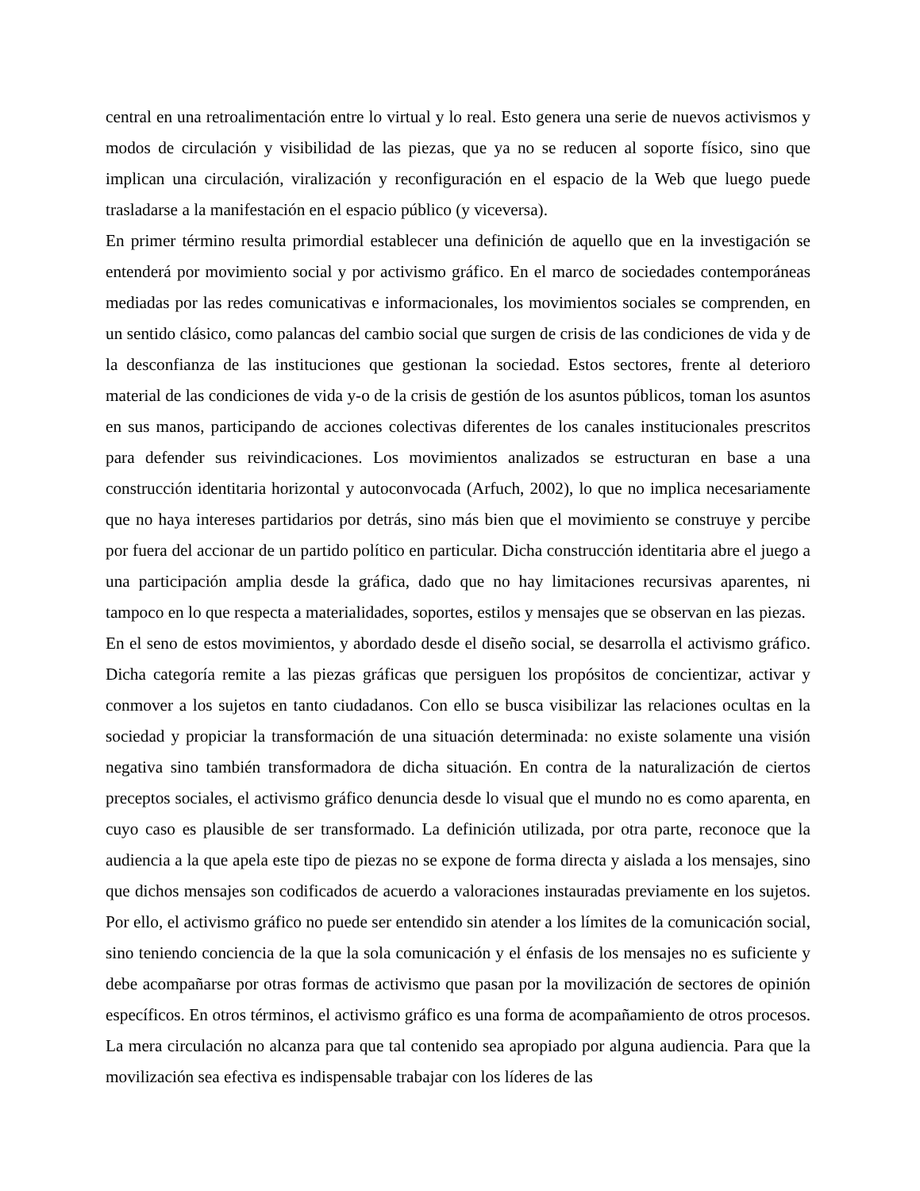central en una retroalimentación entre lo virtual y lo real. Esto genera una serie de nuevos activismos y modos de circulación y visibilidad de las piezas, que ya no se reducen al soporte físico, sino que implican una circulación, viralización y reconfiguración en el espacio de la Web que luego puede trasladarse a la manifestación en el espacio público (y viceversa).
En primer término resulta primordial establecer una definición de aquello que en la investigación se entenderá por movimiento social y por activismo gráfico. En el marco de sociedades contemporáneas mediadas por las redes comunicativas e informacionales, los movimientos sociales se comprenden, en un sentido clásico, como palancas del cambio social que surgen de crisis de las condiciones de vida y de la desconfianza de las instituciones que gestionan la sociedad. Estos sectores, frente al deterioro material de las condiciones de vida y-o de la crisis de gestión de los asuntos públicos, toman los asuntos en sus manos, participando de acciones colectivas diferentes de los canales institucionales prescritos para defender sus reivindicaciones. Los movimientos analizados se estructuran en base a una construcción identitaria horizontal y autoconvocada (Arfuch, 2002), lo que no implica necesariamente que no haya intereses partidarios por detrás, sino más bien que el movimiento se construye y percibe por fuera del accionar de un partido político en particular. Dicha construcción identitaria abre el juego a una participación amplia desde la gráfica, dado que no hay limitaciones recursivas aparentes, ni tampoco en lo que respecta a materialidades, soportes, estilos y mensajes que se observan en las piezas.
En el seno de estos movimientos, y abordado desde el diseño social, se desarrolla el activismo gráfico. Dicha categoría remite a las piezas gráficas que persiguen los propósitos de concientizar, activar y conmover a los sujetos en tanto ciudadanos. Con ello se busca visibilizar las relaciones ocultas en la sociedad y propiciar la transformación de una situación determinada: no existe solamente una visión negativa sino también transformadora de dicha situación. En contra de la naturalización de ciertos preceptos sociales, el activismo gráfico denuncia desde lo visual que el mundo no es como aparenta, en cuyo caso es plausible de ser transformado. La definición utilizada, por otra parte, reconoce que la audiencia a la que apela este tipo de piezas no se expone de forma directa y aislada a los mensajes, sino que dichos mensajes son codificados de acuerdo a valoraciones instauradas previamente en los sujetos. Por ello, el activismo gráfico no puede ser entendido sin atender a los límites de la comunicación social, sino teniendo conciencia de la que la sola comunicación y el énfasis de los mensajes no es suficiente y debe acompañarse por otras formas de activismo que pasan por la movilización de sectores de opinión específicos. En otros términos, el activismo gráfico es una forma de acompañamiento de otros procesos. La mera circulación no alcanza para que tal contenido sea apropiado por alguna audiencia. Para que la movilización sea efectiva es indispensable trabajar con los líderes de las